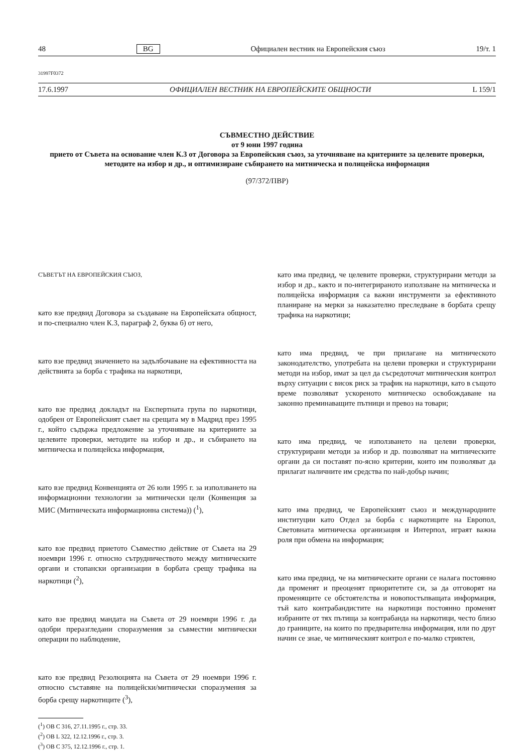48 BG Официален вестник на Европейския съюз 19/т. 1
31997F0372
17.6.1997 ОФИЦИАЛЕН ВЕСТНИК НА ЕВРОПЕЙСКИТЕ ОБЩНОСТИ L 159/1
СЪВМЕСТНО ДЕЙСТВИЕ
от 9 юни 1997 година
прието от Съвета на основание член К.3 от Договора за Европейския съюз, за уточняване на критериите за целевите проверки, методите на избор и др., и оптимизиране събирането на митническа и полицейска информация
(97/372/ПВР)
СЪВЕТЪТ НА ЕВРОПЕЙСКИЯ СЪЮЗ,
като взе предвид Договора за създаване на Европейската общност, и по-специално член К.3, параграф 2, буква б) от него,
като взе предвид значението на задълбочаване на ефективността на действията за борба с трафика на наркотици,
като взе предвид докладът на Експертната група по наркотици, одобрен от Европейският съвет на срещата му в Мадрид през 1995 г., който съдържа предложение за уточняване на критериите за целевите проверки, методите на избор и др., и събирането на митническа и полицейска информация,
като взе предвид Конвенцията от 26 юли 1995 г. за използването на информационни технологии за митнически цели (Конвенция за МИС (Митническата информационна система)) (<sup>1</sup>),
като взе предвид приетото Съвместно действие от Съвета на 29 ноември 1996 г. относно сътрудничеството между митническите органи и стопански организации в борбата срещу трафика на наркотици (<sup>2</sup>),
като взе предвид мандата на Съвета от 29 ноември 1996 г. да одобри преразгледани споразумения за съвместни митнически операции по наблюдение,
като взе предвид Резолюцията на Съвета от 29 ноември 1996 г. относно съставяне на полицейски/митнически споразумения за борба срещу наркотиците (<sup>3</sup>),
(<sup>1</sup>) ОВ С 316, 27.11.1995 г., стр. 33.
(<sup>2</sup>) ОВ L 322, 12.12.1996 г., стр. 3.
(<sup>3</sup>) ОВ С 375, 12.12.1996 г., стр. 1.
като има предвид, че целевите проверки, структурирани методи за избор и др., както и по-интегрираното използване на митническа и полицейска информация са важни инструменти за ефективното планиране на мерки за наказателно преследване в борбата срещу трафика на наркотици;
като има предвид, че при прилагане на митническото законодателство, употребата на целеви проверки и структурирани методи на избор, имат за цел да съсредоточат митническия контрол върху ситуации с висок риск за трафик на наркотици, като в същото време позволяват ускореното митническо освобождаване на законно преминаващите пътници и превоз на товари;
като има предвид, че използването на целеви проверки, структурирани методи за избор и др. позволяват на митническите органи да си поставят по-ясно критерии, които им позволяват да прилагат наличните им средства по най-добър начин;
като има предвид, че Европейският съюз и международните институции като Отдел за борба с наркотиците на Европол, Световната митническа организация и Интерпол, играят важна роля при обмена на информация;
като има предвид, че на митническите органи се налага постоянно да променят и преоценят приоритетите си, за да отговорят на променящите се обстоятелства и новопостъпващата информация, тъй като контрабандистите на наркотици постоянно променят избраните от тях пътища за контрабанда на наркотици, често близо до границите, на които по предварителна информация, или по друг начин се знае, че митническият контрол е по-малко стриктен,